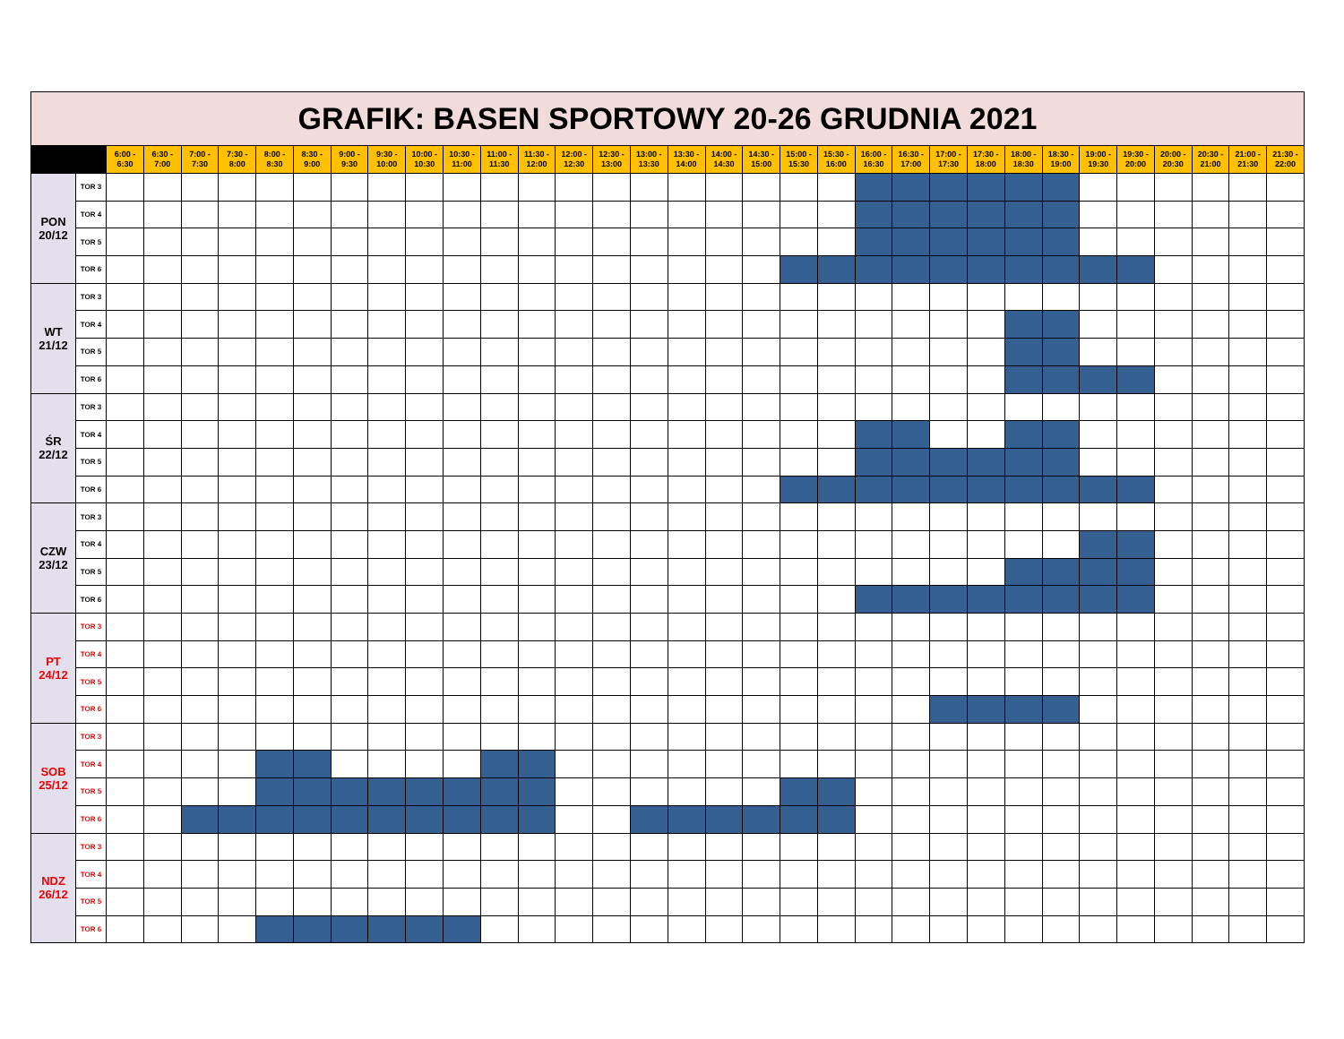| GRAFIK: BASEN SPORTOWY 20-26 GRUDNIA 2021 | | | | | | | | | | | | | | | | | | | | | | | | | | | | | | | | | |
| | | 6:00 - 6:30 | 6:30 - 7:00 | 7:00 - 7:30 | 7:30 - 8:00 | 8:00 - 8:30 | 8:30 - 9:00 | 9:00 - 9:30 | 9:30 - 10:00 | 10:00 - 10:30 | 10:30 - 11:00 | 11:00 - 11:30 | 11:30 - 12:00 | 12:00 - 12:30 | 12:30 - 13:00 | 13:00 - 13:30 | 13:30 - 14:00 | 14:00 - 14:30 | 14:30 - 15:00 | 15:00 - 15:30 | 15:30 - 16:00 | 16:00 - 16:30 | 16:30 - 17:00 | 17:00 - 17:30 | 17:30 - 18:00 | 18:00 - 18:30 | 18:30 - 19:00 | 19:00 - 19:30 | 19:30 - 20:00 | 20:00 - 20:30 | 20:30 - 21:00 | 21:00 - 21:30 | 21:30 - 22:00 |
| PON 20/12 | TOR 3 | | | | | | | | | | | | | | | | | | | | | | | | | | | | | | | | |
| | TOR 4 | | | | | | | | | | | | | | | | | | | | | | | | | | | | | | | | |
| | TOR 5 | | | | | | | | | | | | | | | | | | | | | | | | | | | | | | | | |
| | TOR 6 | | | | | | | | | | | | | | | | | | | | | | | | | | | | | | | | |
| WT 21/12 | TOR 3 | | | | | | | | | | | | | | | | | | | | | | | | | | | | | | | | |
| | TOR 4 | | | | | | | | | | | | | | | | | | | | | | | | | | | | | | | | |
| | TOR 5 | | | | | | | | | | | | | | | | | | | | | | | | | | | | | | | | |
| | TOR 6 | | | | | | | | | | | | | | | | | | | | | | | | | | | | | | | | |
| ŚR 22/12 | TOR 3 | | | | | | | | | | | | | | | | | | | | | | | | | | | | | | | | |
| | TOR 4 | | | | | | | | | | | | | | | | | | | | | | | | | | | | | | | | |
| | TOR 5 | | | | | | | | | | | | | | | | | | | | | | | | | | | | | | | | |
| | TOR 6 | | | | | | | | | | | | | | | | | | | | | | | | | | | | | | | | |
| CZW 23/12 | TOR 3 | | | | | | | | | | | | | | | | | | | | | | | | | | | | | | | | |
| | TOR 4 | | | | | | | | | | | | | | | | | | | | | | | | | | | | | | | | |
| | TOR 5 | | | | | | | | | | | | | | | | | | | | | | | | | | | | | | | | |
| | TOR 6 | | | | | | | | | | | | | | | | | | | | | | | | | | | | | | | | |
| PT 24/12 | TOR 3 | | | | | | | | | | | | | | | | | | | | | | | | | | | | | | | | |
| | TOR 4 | | | | | | | | | | | | | | | | | | | | | | | | | | | | | | | | |
| | TOR 5 | | | | | | | | | | | | | | | | | | | | | | | | | | | | | | | | |
| | TOR 6 | | | | | | | | | | | | | | | | | | | | | | | | | | | | | | | | |
| SOB 25/12 | TOR 3 | | | | | | | | | | | | | | | | | | | | | | | | | | | | | | | | |
| | TOR 4 | | | | | | | | | | | | | | | | | | | | | | | | | | | | | | | | |
| | TOR 5 | | | | | | | | | | | | | | | | | | | | | | | | | | | | | | | | |
| | TOR 6 | | | | | | | | | | | | | | | | | | | | | | | | | | | | | | | | |
| NDZ 26/12 | TOR 3 | | | | | | | | | | | | | | | | | | | | | | | | | | | | | | | | |
| | TOR 4 | | | | | | | | | | | | | | | | | | | | | | | | | | | | | | | | |
| | TOR 5 | | | | | | | | | | | | | | | | | | | | | | | | | | | | | | | | |
| | TOR 6 | | | | | | | | | | | | | | | | | | | | | | | | | | | | | | | | |